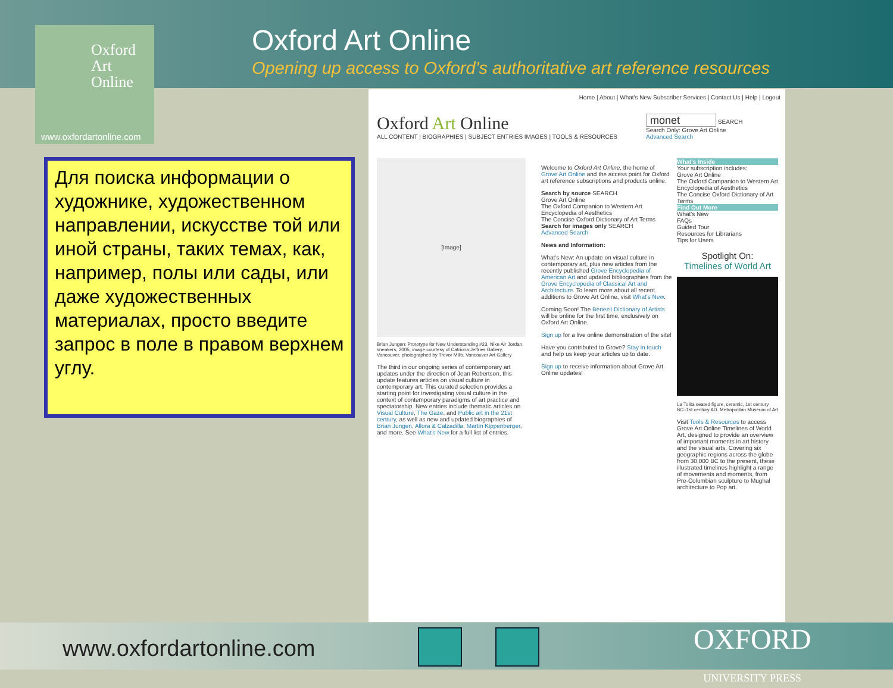Oxford
Art
Online
www.oxfordartonline.com
Oxford Art Online
Opening up access to Oxford’s authoritative art reference resources
Для поиска информации о художнике, художественном направлении, искусстве той или иной страны, таких темах, как, например, полы или сады, или даже художественных материалах, просто введите запрос в поле в правом верхнем углу.
Home | About | What's New Subscriber Services | Contact Us | Help | Logout
Oxford Art Online
ALL CONTENT | BIOGRAPHIES | SUBJECT ENTRIES IMAGES | TOOLS & RESOURCES
monet SEARCH
Search Only: Grove Art Online
Advanced Search
[Image]
Brian Jungen: Prototype for New Understanding #23, Nike Air Jordan sneakers, 2005; image courtesy of Catriona Jeffries Gallery, Vancouver, photographed by Trevor Mills, Vancouver Art Gallery
The third in our ongoing series of contemporary art updates under the direction of Jean Robertson, this update features articles on visual culture in contemporary art. This curated selection provides a starting point for investigating visual culture in the context of contemporary paradigms of art practice and spectatorship. New entries include thematic articles on Visual Culture, The Gaze, and Public art in the 21st century, as well as new and updated biographies of Brian Jungen, Allora & Calzadilla, Martin Kippenberger, and more. See What's New for a full list of entries.
Welcome to Oxford Art Online, the home of Grove Art Online and the access point for Oxford art reference subscriptions and products online.
Search by source SEARCH
Grove Art Online
The Oxford Companion to Western Art
Encyclopedia of Aesthetics
The Concise Oxford Dictionary of Art Terms
Search for images only SEARCH
Advanced Search
News and Information:
What's New: An update on visual culture in contemporary art, plus new articles from the recently published Grove Encyclopedia of American Art and updated bibliographies from the Grove Encyclopedia of Classical Art and Architecture. To learn more about all recent additions to Grove Art Online, visit What's New.
Coming Soon! The Benezit Dictionary of Artists will be online for the first time, exclusively on Oxford Art Online.
Sign up for a live online demonstration of the site!
Have you contributed to Grove? Stay in touch and help us keep your articles up to date.
Sign up to receive information about Grove Art Online updates!
What's Inside
Your subscription includes:
Grove Art Online
The Oxford Companion to Western Art
Encyclopedia of Aesthetics
The Concise Oxford Dictionary of Art Terms
Find Out More
What's New
FAQs
Guided Tour
Resources for Librarians
Tips for Users
Spotlight On:
Timelines of World Art
La Tolita seated figure, ceramic, 1st century BC–1st century AD. Metropolitan Museum of Art
Visit Tools & Resources to access Grove Art Online Timelines of World Art, designed to provide an overview of important moments in art history and the visual arts. Covering six geographic regions across the globe from 30,000 BC to the present, these illustrated timelines highlight a range of movements and moments, from Pre-Columbian sculpture to Mughal architecture to Pop art.
www.oxfordartonline.com
OXFORD
UNIVERSITY PRESS